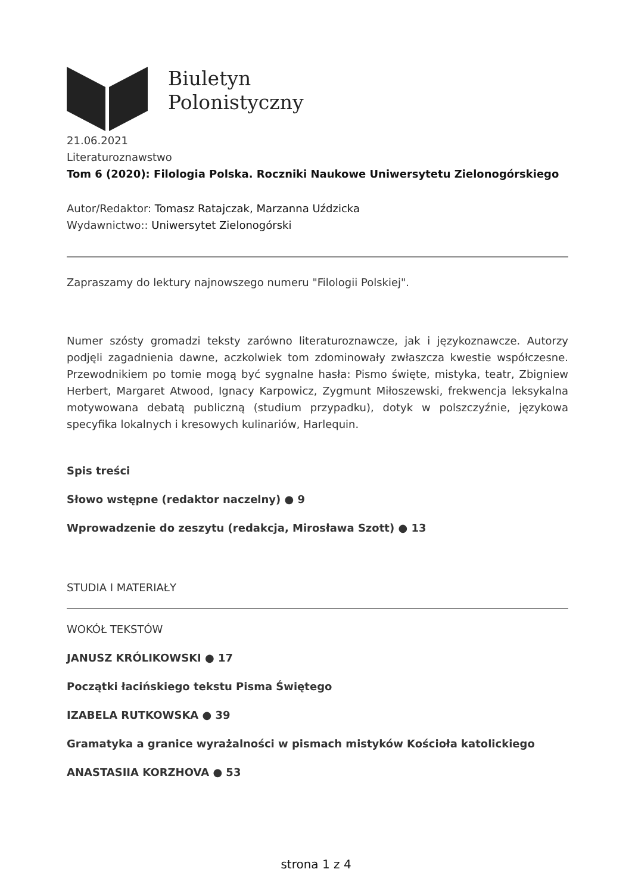Biuletyn
Polonistyczny
21.06.2021
Literaturoznawstwo
Tom 6 (2020): Filologia Polska. Roczniki Naukowe Uniwersytetu Zielonogórskiego
Autor/Redaktor: Tomasz Ratajczak, Marzanna Uździcka
Wydawnictwo:: Uniwersytet Zielonogórski
Zapraszamy do lektury najnowszego numeru "Filologii Polskiej".
Numer szósty gromadzi teksty zarówno literaturoznawcze, jak i językoznawcze. Autorzy podjęli zagadnienia dawne, aczkolwiek tom zdominowały zwłaszcza kwestie współczesne. Przewodnikiem po tomie mogą być sygnalne hasła: Pismo święte, mistyka, teatr, Zbigniew Herbert, Margaret Atwood, Ignacy Karpowicz, Zygmunt Miłoszewski, frekwencja leksykalna motywowana debatą publiczną (studium przypadku), dotyk w polszczyźnie, językowa specyfika lokalnych i kresowych kulinariów, Harlequin.
Spis treści
Słowo wstępne (redaktor naczelny) ● 9
Wprowadzenie do zeszytu (redakcja, Mirosława Szott) ● 13
STUDIA I MATERIAŁY
WOKÓŁ TEKSTÓW
JANUSZ KRÓLIKOWSKI ● 17
Początki łacińskiego tekstu Pisma Świętego
IZABELA RUTKOWSKA ● 39
Gramatyka a granice wyrażalności w pismach mistyków Kościoła katolickiego
ANASTASIIA KORZHOVA ● 53
strona 1 z 4